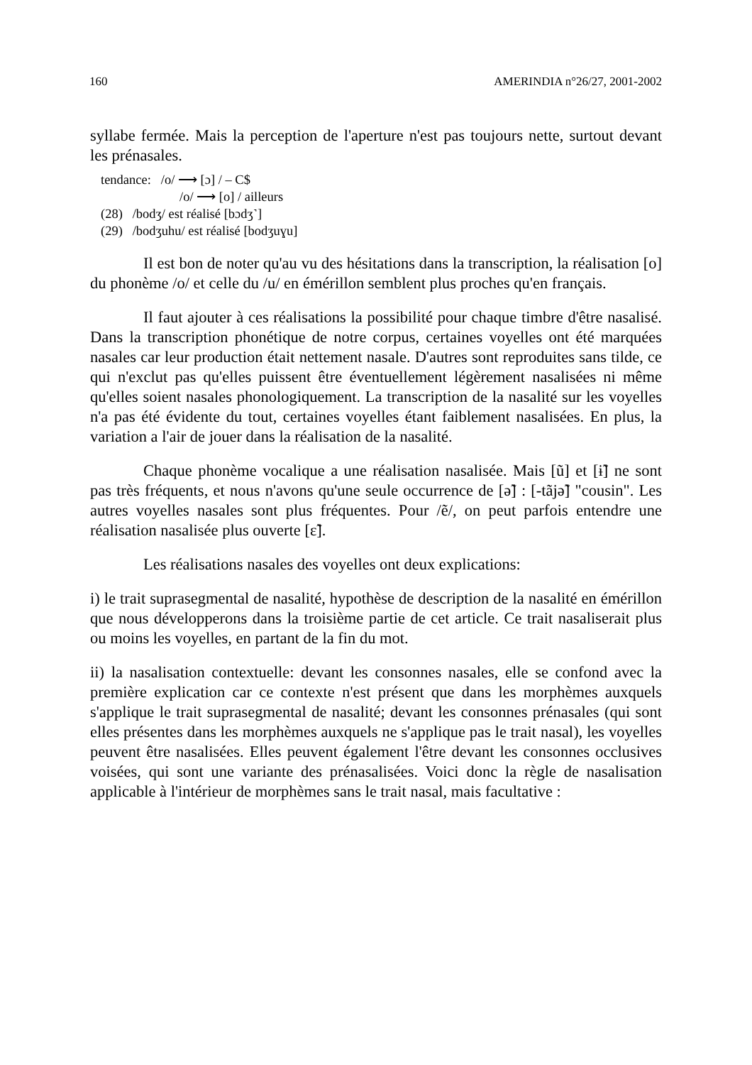160 AMERINDIA n°26/27, 2001-2002
syllabe fermée. Mais la perception de l'aperture n'est pas toujours nette, surtout devant les prénasales.
tendance: /o/ ⟶ [ɔ] / – C$
/o/ ⟶ [o] / ailleurs
(28) /bodʒ/ est réalisé [bɔdʒ˺]
(29) /bodʒuhu/ est réalisé [bodʒuɣu]
Il est bon de noter qu'au vu des hésitations dans la transcription, la réalisation [o] du phonème /o/ et celle du /u/ en émérillon semblent plus proches qu'en français.
Il faut ajouter à ces réalisations la possibilité pour chaque timbre d'être nasalisé. Dans la transcription phonétique de notre corpus, certaines voyelles ont été marquées nasales car leur production était nettement nasale. D'autres sont reproduites sans tilde, ce qui n'exclut pas qu'elles puissent être éventuellement légèrement nasalisées ni même qu'elles soient nasales phonologiquement. La transcription de la nasalité sur les voyelles n'a pas été évidente du tout, certaines voyelles étant faiblement nasalisées. En plus, la variation a l'air de jouer dans la réalisation de la nasalité.
Chaque phonème vocalique a une réalisation nasalisée. Mais [ũ] et [ɨ̃] ne sont pas très fréquents, et nous n'avons qu'une seule occurrence de [ə̃] : [-tãjə̃] "cousin". Les autres voyelles nasales sont plus fréquentes. Pour /ẽ/, on peut parfois entendre une réalisation nasalisée plus ouverte [ɛ̃].
Les réalisations nasales des voyelles ont deux explications:
i) le trait suprasegmental de nasalité, hypothèse de description de la nasalité en émérillon que nous développerons dans la troisième partie de cet article. Ce trait nasaliserait plus ou moins les voyelles, en partant de la fin du mot.
ii) la nasalisation contextuelle: devant les consonnes nasales, elle se confond avec la première explication car ce contexte n'est présent que dans les morphèmes auxquels s'applique le trait suprasegmental de nasalité; devant les consonnes prénasales (qui sont elles présentes dans les morphèmes auxquels ne s'applique pas le trait nasal), les voyelles peuvent être nasalisées. Elles peuvent également l'être devant les consonnes occlusives voisées, qui sont une variante des prénasalisées. Voici donc la règle de nasalisation applicable à l'intérieur de morphèmes sans le trait nasal, mais facultative :